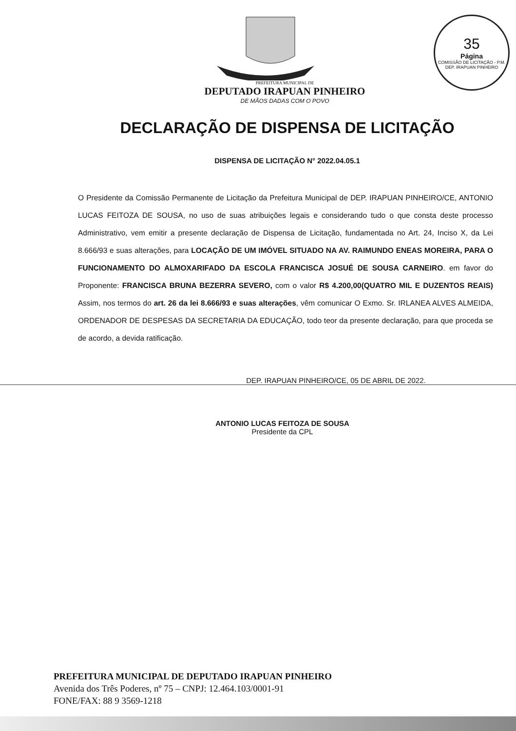35
Página
COMISSÃO DE LICITAÇÃO - P.M. DEP. IRAPUAN PINHEIRO
PREFEITURA MUNICIPAL DE
DEPUTADO IRAPUAN PINHEIRO
DE MÃOS DADAS COM O POVO
DECLARAÇÃO DE DISPENSA DE LICITAÇÃO
DISPENSA DE LICITAÇÃO N° 2022.04.05.1
O Presidente da Comissão Permanente de Licitação da Prefeitura Municipal de DEP. IRAPUAN PINHEIRO/CE, ANTONIO LUCAS FEITOZA DE SOUSA, no uso de suas atribuições legais e considerando tudo o que consta deste processo Administrativo, vem emitir a presente declaração de Dispensa de Licitação, fundamentada no Art. 24, Inciso X, da Lei 8.666/93 e suas alterações, para LOCAÇÃO DE UM IMÓVEL SITUADO NA AV. RAIMUNDO ENEAS MOREIRA, PARA O FUNCIONAMENTO DO ALMOXARIFADO DA ESCOLA FRANCISCA JOSUÉ DE SOUSA CARNEIRO. em favor do Proponente: FRANCISCA BRUNA BEZERRA SEVERO, com o valor R$ 4.200,00(QUATRO MIL E DUZENTOS REAIS) Assim, nos termos do art. 26 da lei 8.666/93 e suas alterações, vêm comunicar O Exmo. Sr. IRLANEA ALVES ALMEIDA, ORDENADOR DE DESPESAS DA SECRETARIA DA EDUCAÇÃO, todo teor da presente declaração, para que proceda se de acordo, a devida ratificação.
DEP. IRAPUAN PINHEIRO/CE, 05 DE ABRIL DE 2022.
ANTONIO LUCAS FEITOZA DE SOUSA
Presidente da CPL
PREFEITURA MUNICIPAL DE DEPUTADO IRAPUAN PINHEIRO
Avenida dos Três Poderes, nº 75 – CNPJ: 12.464.103/0001-91
FONE/FAX: 88 9 3569-1218